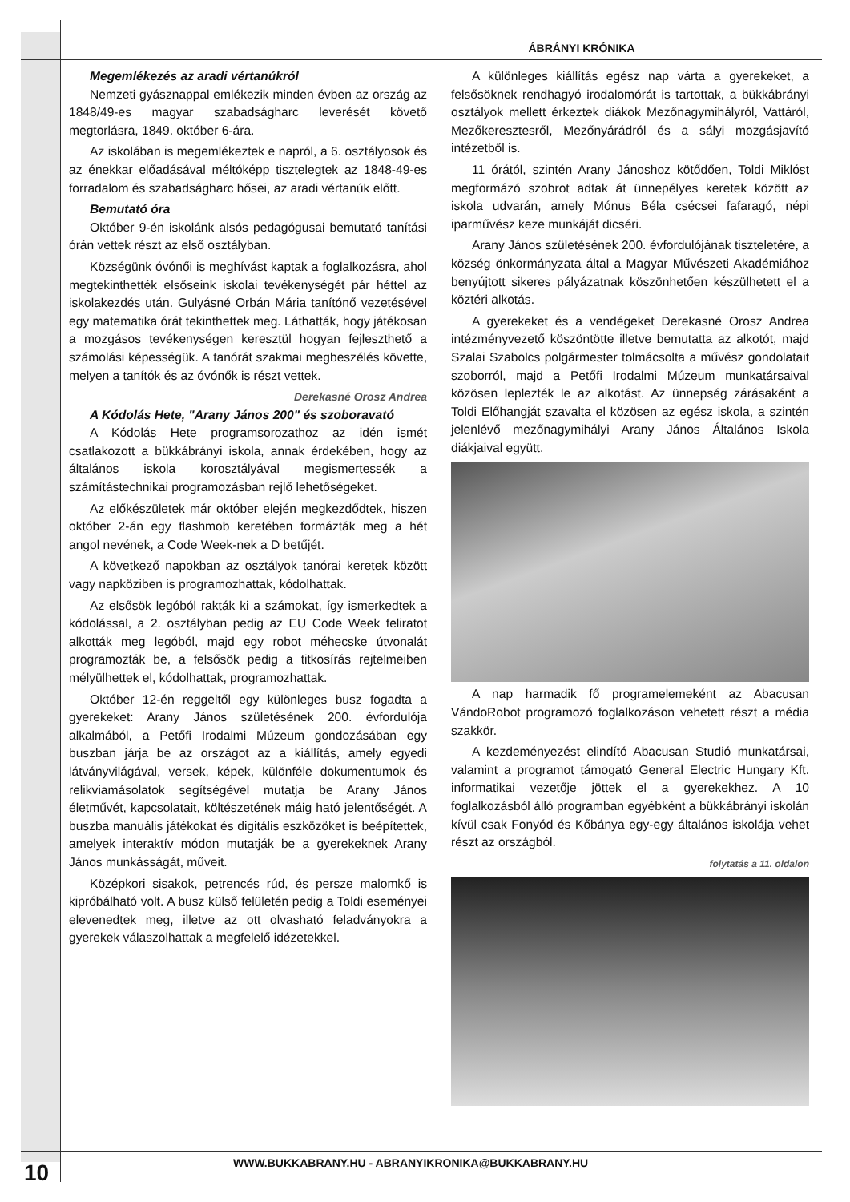ÁBRÁNYI KRÓNIKA
Megemlékezés az aradi vértanúkról
Nemzeti gyásznappal emlékezik minden évben az ország az 1848/49-es magyar szabadságharc leverését követő megtorlásra, 1849. október 6-ára.
Az iskolában is megemlékeztek e napról, a 6. osztályosok és az énekkar előadásával méltóképp tisztelegtek az 1848-49-es forradalom és szabadságharc hősei, az aradi vértanúk előtt.
Bemutató óra
Október 9-én iskolánk alsós pedagógusai bemutató tanítási órán vettek részt az első osztályban.
Községünk óvónői is meghívást kaptak a foglalkozásra, ahol megtekinthették elsőseink iskolai tevékenységét pár héttel az iskolakezdés után. Gulyásné Orbán Mária tanítónő vezetésével egy matematika órát tekinthettek meg. Láthatták, hogy játékosan a mozgásos tevékenységen keresztül hogyan fejleszthető a számolási képességük. A tanórát szakmai megbeszélés követte, melyen a tanítók és az óvónők is részt vettek.
Derekasné Orosz Andrea
A Kódolás Hete, "Arany János 200" és szoboravató
A Kódolás Hete programsorozathoz az idén ismét csatlakozott a bükkábrányi iskola, annak érdekében, hogy az általános iskola korosztályával megismertessék a számítástechnikai programozásban rejlő lehetőségeket.
Az előkészületek már október elején megkezdődtek, hiszen október 2-án egy flashmob keretében formázták meg a hét angol nevének, a Code Week-nek a D betűjét.
A következő napokban az osztályok tanórai keretek között vagy napköziben is programozhattak, kódolhattak.
Az elsősök legóból rakták ki a számokat, így ismerkedtek a kódolással, a 2. osztályban pedig az EU Code Week feliratot alkották meg legóból, majd egy robot méhecske útvonalát programozták be, a felsősök pedig a titkosírás rejtelmeiben mélyülhettek el, kódolhattak, programozhattak.
Október 12-én reggeltől egy különleges busz fogadta a gyerekeket: Arany János születésének 200. évfordulója alkalmából, a Petőfi Irodalmi Múzeum gondozásában egy buszban járja be az országot az a kiállítás, amely egyedi látványvilágával, versek, képek, különféle dokumentumok és relikviamásolatok segítségével mutatja be Arany János életművét, kapcsolatait, költészetének máig ható jelentőségét. A buszba manuális játékokat és digitális eszközöket is beépítettek, amelyek interaktív módon mutatják be a gyerekeknek Arany János munkásságát, műveit.
Középkori sisakok, petrencés rúd, és persze malomkő is kipróbálható volt. A busz külső felületén pedig a Toldi eseményei elevenedtek meg, illetve az ott olvasható feladványokra a gyerekek válaszolhattak a megfelelő idézetekkel.
A különleges kiállítás egész nap várta a gyerekeket, a felsősöknek rendhagyó irodalomórát is tartottak, a bükkábrányi osztályok mellett érkeztek diákok Mezőnagymihályról, Vattáról, Mezőkeresztesről, Mezőnyárádról és a sályi mozgásjavító intézetből is.
11 órától, szintén Arany Jánoshoz kötődően, Toldi Miklóst megformázó szobrot adtak át ünnepélyes keretek között az iskola udvarán, amely Mónus Béla csécsei fafaragó, népi iparművész keze munkáját dicséri.
Arany János születésének 200. évfordulójának tiszteletére, a község önkormányzata által a Magyar Művészeti Akadémiához benyújtott sikeres pályázatnak köszönhetően készülhetett el a köztéri alkotás.
A gyerekeket és a vendégeket Derekasné Orosz Andrea intézményvezető köszöntötte illetve bemutatta az alkotót, majd Szalai Szabolcs polgármester tolmácsolta a művész gondolatait szoborról, majd a Petőfi Irodalmi Múzeum munkatársaival közösen leplezték le az alkotást. Az ünnepség zárásaként a Toldi Előhangját szavalta el közösen az egész iskola, a szintén jelenlévő mezőnagymihályi Arany János Általános Iskola diákjaival együtt.
A nap harmadik fő programelemeként az Abacusan VándoRobot programozó foglalkozáson vehetett részt a média szakkör.
A kezdeményezést elindító Abacusan Studió munkatársai, valamint a programot támogató General Electric Hungary Kft. informatikai vezetője jöttek el a gyerekekhez. A 10 foglalkozásból álló programban egyébként a bükkábrányi iskolán kívül csak Fonyód és Kőbánya egy-egy általános iskolája vehet részt az országból.
folytatás a 11. oldalon
WWW.BUKKABRANY.HU - ABRANYIKRONIKA@BUKKABRANY.HU
10